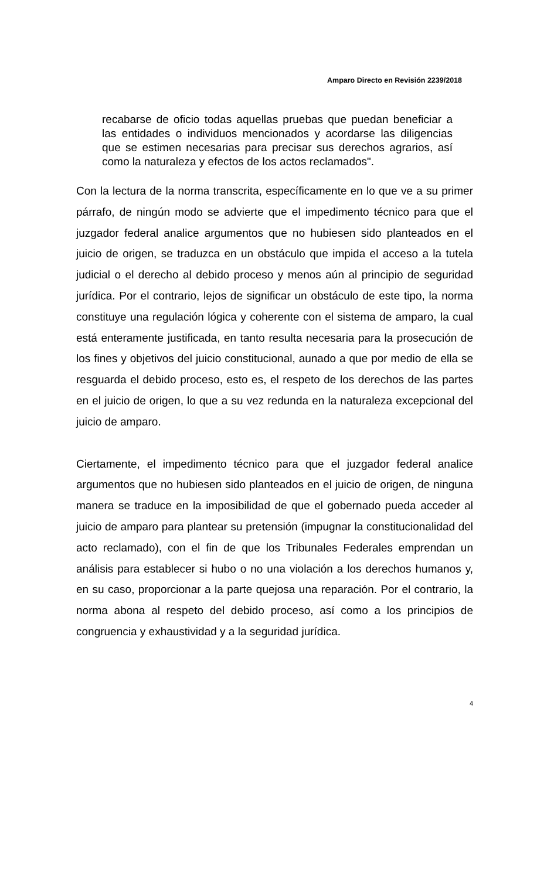Amparo Directo en Revisión 2239/2018
recabarse de oficio todas aquellas pruebas que puedan beneficiar a las entidades o individuos mencionados y acordarse las diligencias que se estimen necesarias para precisar sus derechos agrarios, así como la naturaleza y efectos de los actos reclamados".
Con la lectura de la norma transcrita, específicamente en lo que ve a su primer párrafo, de ningún modo se advierte que el impedimento técnico para que el juzgador federal analice argumentos que no hubiesen sido planteados en el juicio de origen, se traduzca en un obstáculo que impida el acceso a la tutela judicial o el derecho al debido proceso y menos aún al principio de seguridad jurídica. Por el contrario, lejos de significar un obstáculo de este tipo, la norma constituye una regulación lógica y coherente con el sistema de amparo, la cual está enteramente justificada, en tanto resulta necesaria para la prosecución de los fines y objetivos del juicio constitucional, aunado a que por medio de ella se resguarda el debido proceso, esto es, el respeto de los derechos de las partes en el juicio de origen, lo que a su vez redunda en la naturaleza excepcional del juicio de amparo.
Ciertamente, el impedimento técnico para que el juzgador federal analice argumentos que no hubiesen sido planteados en el juicio de origen, de ninguna manera se traduce en la imposibilidad de que el gobernado pueda acceder al juicio de amparo para plantear su pretensión (impugnar la constitucionalidad del acto reclamado), con el fin de que los Tribunales Federales emprendan un análisis para establecer si hubo o no una violación a los derechos humanos y, en su caso, proporcionar a la parte quejosa una reparación. Por el contrario, la norma abona al respeto del debido proceso, así como a los principios de congruencia y exhaustividad y a la seguridad jurídica.
4